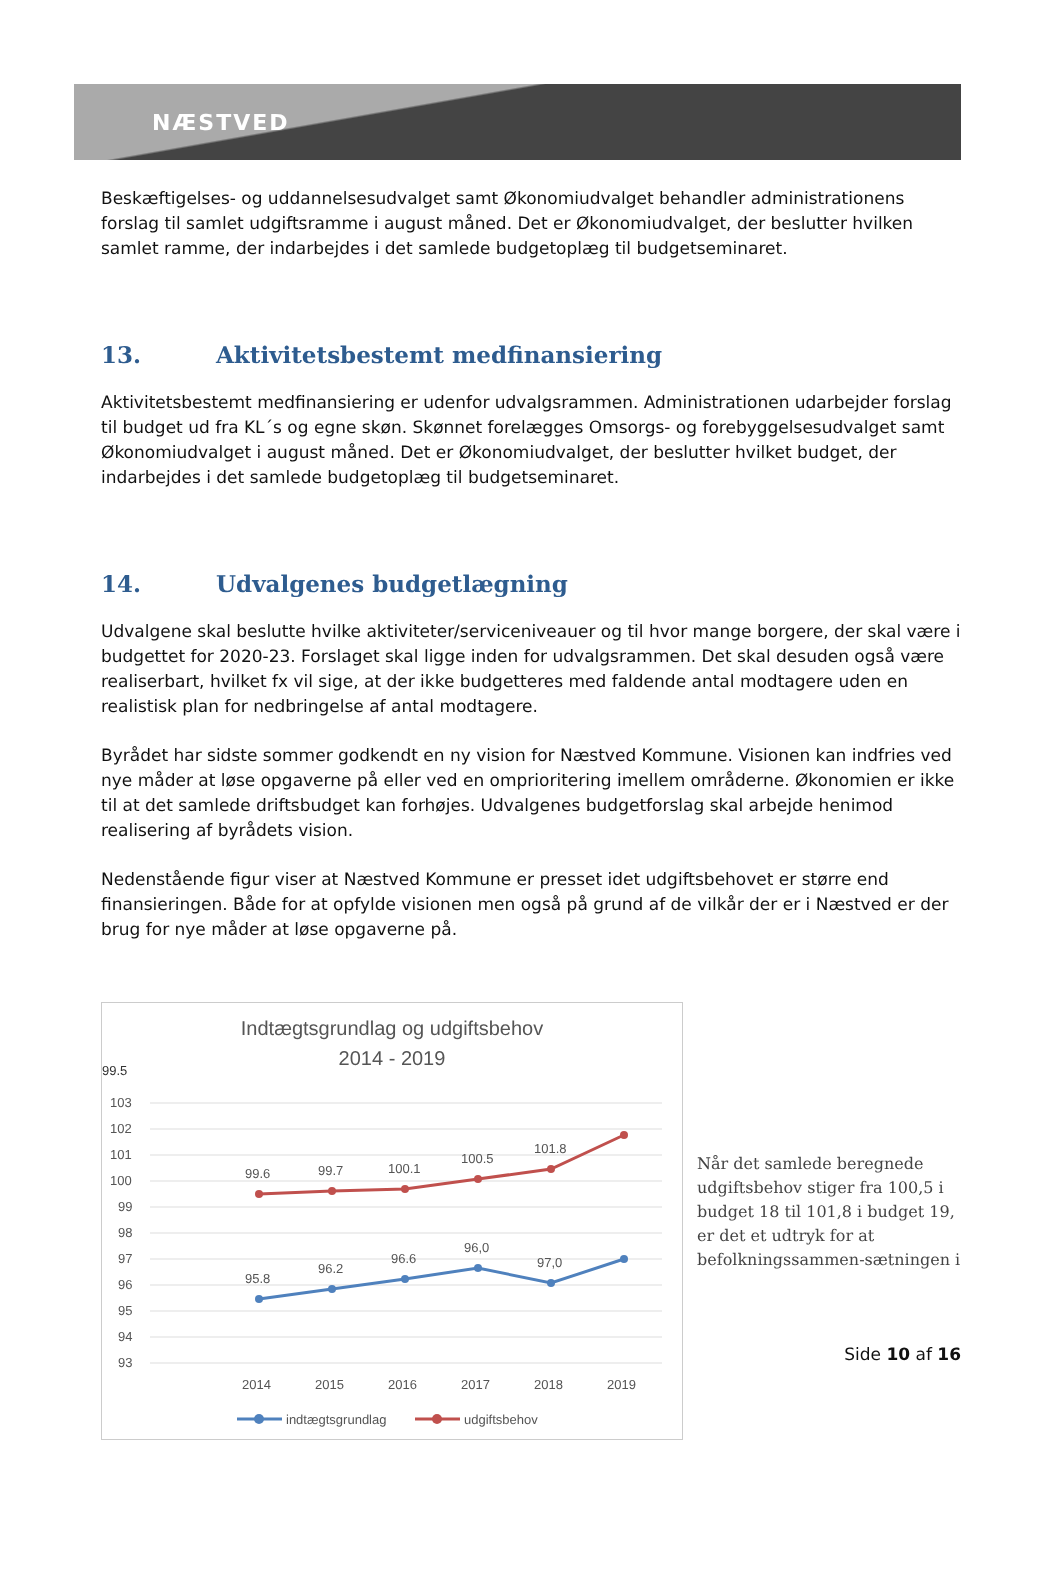NÆSTVED
Beskæftigelses- og uddannelsesudvalget samt Økonomiudvalget behandler administrationens forslag til samlet udgiftsramme i august måned. Det er Økonomiudvalget, der beslutter hvilken samlet ramme, der indarbejdes i det samlede budgetoplæg til budgetseminaret.
13. Aktivitetsbestemt medfinansiering
Aktivitetsbestemt medfinansiering er udenfor udvalgsrammen. Administrationen udarbejder forslag til budget ud fra KL´s og egne skøn. Skønnet forelægges Omsorgs- og forebyggelsesudvalget samt Økonomiudvalget i august måned. Det er Økonomiudvalget, der beslutter hvilket budget, der indarbejdes i det samlede budgetoplæg til budgetseminaret.
14. Udvalgenes budgetlægning
Udvalgene skal beslutte hvilke aktiviteter/serviceniveauer og til hvor mange borgere, der skal være i budgettet for 2020-23. Forslaget skal ligge inden for udvalgsrammen. Det skal desuden også være realiserbart, hvilket fx vil sige, at der ikke budgetteres med faldende antal modtagere uden en realistisk plan for nedbringelse af antal modtagere.
Byrådet har sidste sommer godkendt en ny vision for Næstved Kommune. Visionen kan indfries ved nye måder at løse opgaverne på eller ved en omprioritering imellem områderne. Økonomien er ikke til at det samlede driftsbudget kan forhøjes. Udvalgenes budgetforslag skal arbejde henimod realisering af byrådets vision.
Nedenstående figur viser at Næstved Kommune er presset idet udgiftsbehovet er større end finansieringen. Både for at opfylde visionen men også på grund af de vilkår der er i Næstved er der brug for nye måder at løse opgaverne på.
Indtægtsgrundlag og udgiftsbehov
2014 - 2019
99.5
103
102
101
100
99
98
97
96
95
94
93
99.6
99.7
100.1
100.5
101.8
95.8
96.2
96.6
96,0
97,0
2014
2015
2016
2017
2018
2019
indtægtsgrundlag
udgiftsbehov
Når det samlede beregnede udgiftsbehov stiger fra 100,5 i budget 18 til 101,8 i budget 19, er det et udtryk for at befolkningssammen-sætningen i
Side 10 af 16